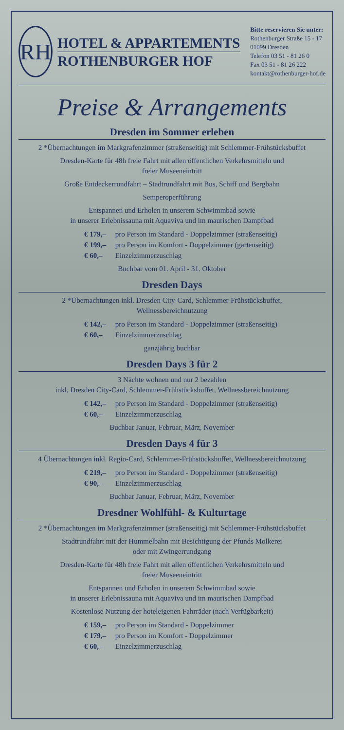RH
HOTEL & APPARTEMENTS
ROTHENBURGER HOF
Bitte reservieren Sie unter:
Rothenburger Straße 15 - 17
01099 Dresden
Telefon 03 51 - 81 26 0
Fax 03 51 - 81 26 222
kontakt@rothenburger-hof.de
Preise & Arrangements
Dresden im Sommer erleben
2 *Übernachtungen im Markgrafenzimmer (straßenseitig) mit Schlemmer-Frühstücksbuffet
Dresden-Karte für 48h freie Fahrt mit allen öffentlichen Verkehrsmitteln und
freier Museeneintritt
Große Entdeckerrundfahrt – Stadtrundfahrt mit Bus, Schiff und Bergbahn
Semperoperführung
Entspannen und Erholen in unserem Schwimmbad sowie
in unserer Erlebnissauna mit Aquaviva und im maurischen Dampfbad
€ 179,– pro Person im Standard - Doppelzimmer (straßenseitig)
€ 199,– pro Person im Komfort - Doppelzimmer (gartenseitig)
€ 60,– Einzelzimmerzuschlag
Buchbar vom 01. April - 31. Oktober
Dresden Days
2 *Übernachtungen inkl. Dresden City-Card, Schlemmer-Frühstücksbuffet,
Wellnessbereichnutzung
€ 142,– pro Person im Standard - Doppelzimmer (straßenseitig)
€ 60,– Einzelzimmerzuschlag
ganzjährig buchbar
Dresden Days 3 für 2
3 Nächte wohnen und nur 2 bezahlen
inkl. Dresden City-Card, Schlemmer-Frühstücksbuffet, Wellnessbereichnutzung
€ 142,– pro Person im Standard - Doppelzimmer (straßenseitig)
€ 60,– Einzelzimmerzuschlag
Buchbar Januar, Februar, März, November
Dresden Days 4 für 3
4 Übernachtungen inkl. Regio-Card, Schlemmer-Frühstücksbuffet, Wellnessbereichnutzung
€ 219,– pro Person im Standard - Doppelzimmer (straßenseitig)
€ 90,– Einzelzimmerzuschlag
Buchbar Januar, Februar, März, November
Dresdner Wohlfühl- & Kulturtage
2 *Übernachtungen im Markgrafenzimmer (straßenseitig) mit Schlemmer-Frühstücksbuffet
Stadtrundfahrt mit der Hummelbahn mit Besichtigung der Pfunds Molkerei
oder mit Zwingerrundgang
Dresden-Karte für 48h freie Fahrt mit allen öffentlichen Verkehrsmitteln und
freier Museeneintritt
Entspannen und Erholen in unserem Schwimmbad sowie
in unserer Erlebnissauna mit Aquaviva und im maurischen Dampfbad
Kostenlose Nutzung der hoteleigenen Fahrräder (nach Verfügbarkeit)
€ 159,– pro Person im Standard - Doppelzimmer
€ 179,– pro Person im Komfort - Doppelzimmer
€ 60,– Einzelzimmerzuschlag